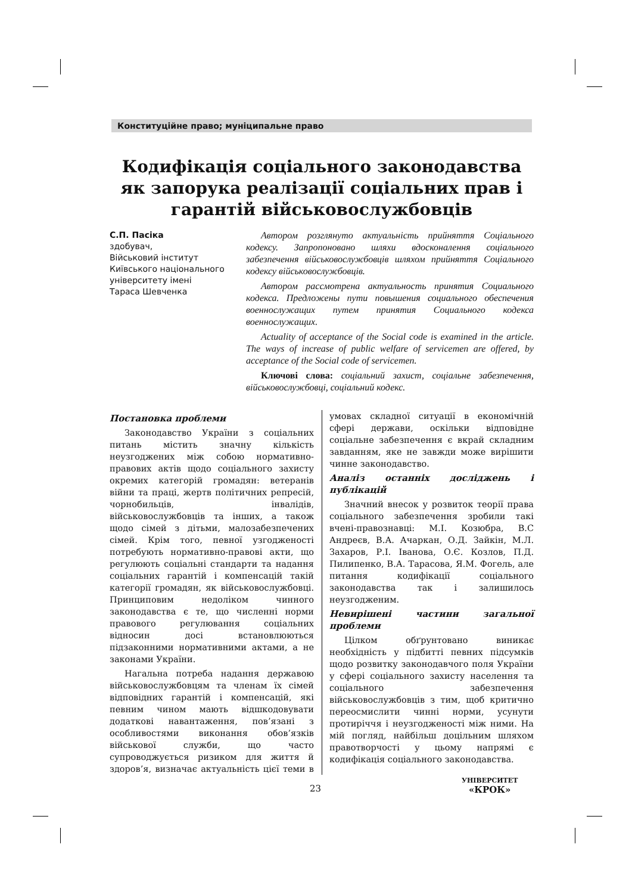Конституційне право; муніципальне право
Кодифікація соціального законодавства як запорука реалізації соціальних прав і гарантій військовослужбовців
С.П. Пасіка
здобувач,
Військовий інститут
Київського національного
університету імені
Тараса Шевченка
Автором розглянуто актуальність прийняття Соціального кодексу. Запропоновано шляхи вдосконалення соціального забезпечення військовослужбовців шляхом прийняття Соціального кодексу військовослужбовців.
Автором рассмотрена актуальность принятия Социального кодекса. Предложены пути повышения социального обеспечения военнослужащих путем принятия Социального кодекса военнослужащих.
Actuality of acceptance of the Social code is examined in the article. The ways of increase of public welfare of servicemen are offered, by acceptance of the Social code of servicemen.
Ключові слова: соціальний захист, соціальне забезпечення, військовослужбовці, соціальний кодекс.
Постановка проблеми
Законодавство України з соціальних питань містить значну кількість неузгоджених між собою нормативно-правових актів щодо соціального захисту окремих категорій громадян: ветеранів війни та праці, жертв політичних репресій, чорнобильців, інвалідів, військовослужбовців та інших, а також щодо сімей з дітьми, малозабезпечених сімей. Крім того, певної узгодженості потребують нормативно-правові акти, що регулюють соціальні стандарти та надання соціальних гарантій і компенсацій такій категорії громадян, як військовослужбовці. Принциповим недоліком чинного законодавства є те, що численні норми правового регулювання соціальних відносин досі встановлюються підзаконними нормативними актами, а не законами України.
Нагальна потреба надання державою військовослужбовцям та членам їх сімей відповідних гарантій і компенсацій, які певним чином мають відшкодовувати додаткові навантаження, пов’язані з особливостями виконання обов’язків військової служби, що часто супроводжується ризиком для життя й здоров’я, визначає актуальність цієї теми в умовах складної ситуації в економічній сфері держави, оскільки відповідне соціальне забезпечення є вкрай складним завданням, яке не завжди може вирішити чинне законодавство.
Аналіз останніх досліджень і публікацій
Значний внесок у розвиток теорії права соціального забезпечення зробили такі вчені-правознавці: М.І. Козюбра, В.С Андреєв, В.А. Ачаркан, О.Д. Зайкін, М.Л. Захаров, Р.І. Іванова, О.Є. Козлов, П.Д. Пилипенко, В.А. Тарасова, Я.М. Фогель, але питання кодифікації соціального законодавства так і залишилось неузгодженим.
Невирішені частини загальної проблеми
Цілком обґрунтовано виникає необхідність у підбитті певних підсумків щодо розвитку законодавчого поля України у сфері соціального захисту населення та соціального забезпечення військовослужбовців з тим, щоб критично переосмислити чинні норми, усунути протиріччя і неузгодженості між ними. На мій погляд, найбільш доцільним шляхом правотворчості у цьому напрямі є кодифікація соціального законодавства.
23
УНІВЕРСИТЕТ
«КРОК»